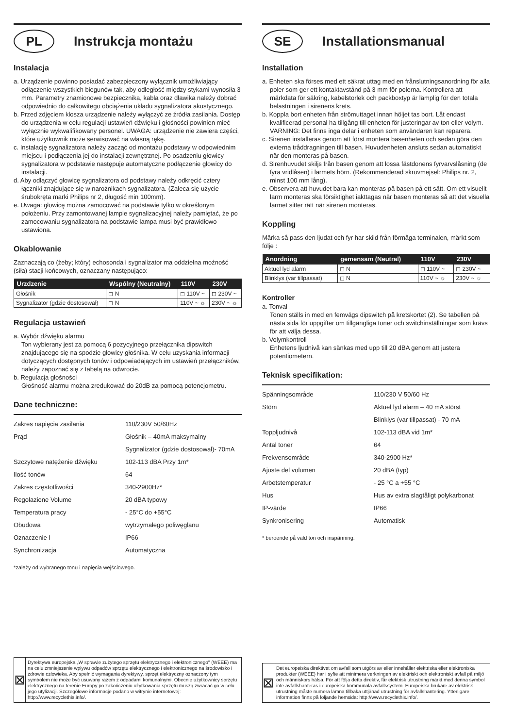PL
Instrukcja montażu
Instalacja
a. Urządzenie powinno posiadać zabezpieczony wyłącznik umożliwiający odłączenie wszystkich biegunów tak, aby odległość między stykami wynosiła 3 mm. Parametry znamionowe bezpiecznika, kabla oraz dławika należy dobrać odpowiednio do całkowitego obciążenia układu sygnalizatora akustycznego.
b. Przed zdjęciem klosza urządzenie należy wyłączyć ze źródła zasilania. Dostęp do urządzenia w celu regulacji ustawień dźwięku i głośności powinien mieć wyłącznie wykwalifikowany personel. UWAGA: urządzenie nie zawiera części, które użytkownik może serwisować na własną rękę.
c. Instalację sygnalizatora należy zacząć od montażu podstawy w odpowiednim miejscu i podłączenia jej do instalacji zewnętrznej. Po osadzeniu głowicy sygnalizatora w podstawie następuje automatyczne podłączenie głowicy do instalacji.
d. Aby odłączyć głowicę sygnalizatora od podstawy należy odkręcić cztery łączniki znajdujące się w narożnikach sygnalizatora. (Zaleca się użycie śrubokręta marki Philips nr 2, długość min 100mm).
e. Uwaga: głowicę można zamocować na podstawie tylko w określonym położeniu. Przy zamontowanej lampie sygnalizacyjnej należy pamiętać, że po zamocowaniu sygnalizatora na podstawie lampa musi być prawidłowo ustawiona.
Okablowanie
Zaznaczają co (żeby; który) echosonda i sygnalizator ma oddzielna możność (siła) stacji końcowych, oznaczany następująco:
| Urzdzenie | Wspólny (Neutralny) | 110V | 230V |
| --- | --- | --- | --- |
| Głośnik | ◻ N | ◻ 110V ~ | ◻ 230V ~ |
| Sygnalizator (gdzie dostosował) | ◻ N | 110V ~ ☼ | 230V ~ ☼ |
Regulacja ustawień
a. Wybór dźwięku alarmu
Ton wybierany jest za pomocą 6 pozycyjnego przełącznika dipswitch znajdującego się na spodzie głowicy głośnika. W celu uzyskania informacji dotyczących dostępnych tonów i odpowiadających im ustawień przełączników, należy zapoznać się z tabelą na odwrocie.
b. Regulacja głośności
Głośność alarmu można zredukować do 20dB za pomocą potencjometru.
Dane techniczne:
Zakres napięcia zasilania 110/230V 50/60Hz
Prąd Głośnik – 40mA maksymalny
Sygnalizator (gdzie dostosował)- 70mA
Szczytowe natężenie dźwięku 102-113 dBA Przy 1m*
Ilość tonów 64
Zakres częstotliwości 340-2900Hz*
Regolazione Volume 20 dBA typowy
Temperatura pracy - 25°C do +55°C
Obudowa wytrzymałego poliwęglanu
Oznaczenie I IP66
Synchronizacja Automatyczna
*zależy od wybranego tonu i napięcia wejściowego.
⊠
Dyrektywa europejska „W sprawie zużytego sprzętu elektrycznego i elektronicznego" (WEEE) ma na celu zmniejszenie wpływu odpadów sprzętu elektrycznego i elektronicznego na środowisko i zdrowie człowieka. Aby spełnić wymagania dyrektywy, sprzęt elektryczny oznaczony tym symbolem nie może być usuwany razem z odpadami komunalnymi. Obecnie użytkownicy sprzętu elektrycznego na terenie Europy po zakończeniu użytkowania sprzętu muszą zwracać go w celu jego utylizacji. Szczegółowe informacje podano w witrynie internetowej: http://www.recyclethis.info/.
SE
Installationsmanual
Installation
a. Enheten ska förses med ett säkrat uttag med en frånslutningsanordning för alla poler som ger ett kontaktavstånd på 3 mm för polerna. Kontrollera att märkdata för säkring, kabelstorlek och packboxtyp är lämplig för den totala belastningen i sirenens krets.
b. Koppla bort enheten från strömuttaget innan höljet tas bort. Låt endast kvalificerad personal ha tillgång till enheten för justeringar av ton eller volym. VARNING: Det finns inga delar i enheten som användaren kan reparera.
c. Sirenen installeras genom att först montera basenheten och sedan göra den externa tråddragningen till basen. Huvudenheten ansluts sedan automatiskt när den monteras på basen.
d. Sirenhuvudet skiljs från basen genom att lossa fästdonens fyrvarvslåsning (de fyra vridlåsen) i larmets hörn. (Rekommenderad skruvmejsel: Philips nr. 2, minst 100 mm lång).
e. Observera att huvudet bara kan monteras på basen på ett sätt. Om ett visuellt larm monteras ska försiktighet iakttagas när basen monteras så att det visuella larmet sitter rätt när sirenen monteras.
Koppling
Märka så pass den ljudat och fyr har skild från förmåga terminalen, märkt som följe :
| Anordning | gemensam (Neutral) | 110V | 230V |
| --- | --- | --- | --- |
| Aktuel lyd alarm | ◻ N | ◻ 110V ~ | ◻ 230V ~ |
| Blinklys (var tillpassat) | ◻ N | 110V ~ ☼ | 230V ~ ☼ |
Kontroller
a. Tonval
Tonen ställs in med en femvägs dipswitch på kretskortet (2). Se tabellen på nästa sida för uppgifter om tillgängliga toner och switchinställningar som krävs för att välja dessa.
b. Volymkontroll
Enhetens ljudnivå kan sänkas med upp till 20 dBA genom att justera potentiometern.
Teknisk specifikation:
Spänningsområde 110/230 V 50/60 Hz
Stöm Aktuel lyd alarm – 40 mA störst
Blinklys (var tillpassat) - 70 mA
Toppljudnivå 102-113 dBA vid 1m*
Antal toner 64
Frekvensområde 340-2900 Hz*
Ajuste del volumen 20 dBA (typ)
Arbetstemperatur - 25 °C a +55 °C
Hus Hus av extra slagtåligt polykarbonat
IP-värde IP66
Synkronisering Automatisk
* beroende på vald ton och inspänning.
⊠
Det europeiska direktivet om avfall som utgörs av eller innehåller elektriska eller elektroniska produkter (WEEE) har i syfte att minimera verkningen av elektriskt och elektroniskt avfall på miljö och människors hälsa. För att följa detta direktiv, får elektrisk utrustning märkt med denna symbol inte avfallshanteras i europeiska kommunala avfallssystem. Europeiska brukare av elektrisk utrustning måste numera lämna tillbaka uttjänad utrustning för avfallshantering. Ytterligare information finns på följande hemsida: http://www.recyclethis.info/.